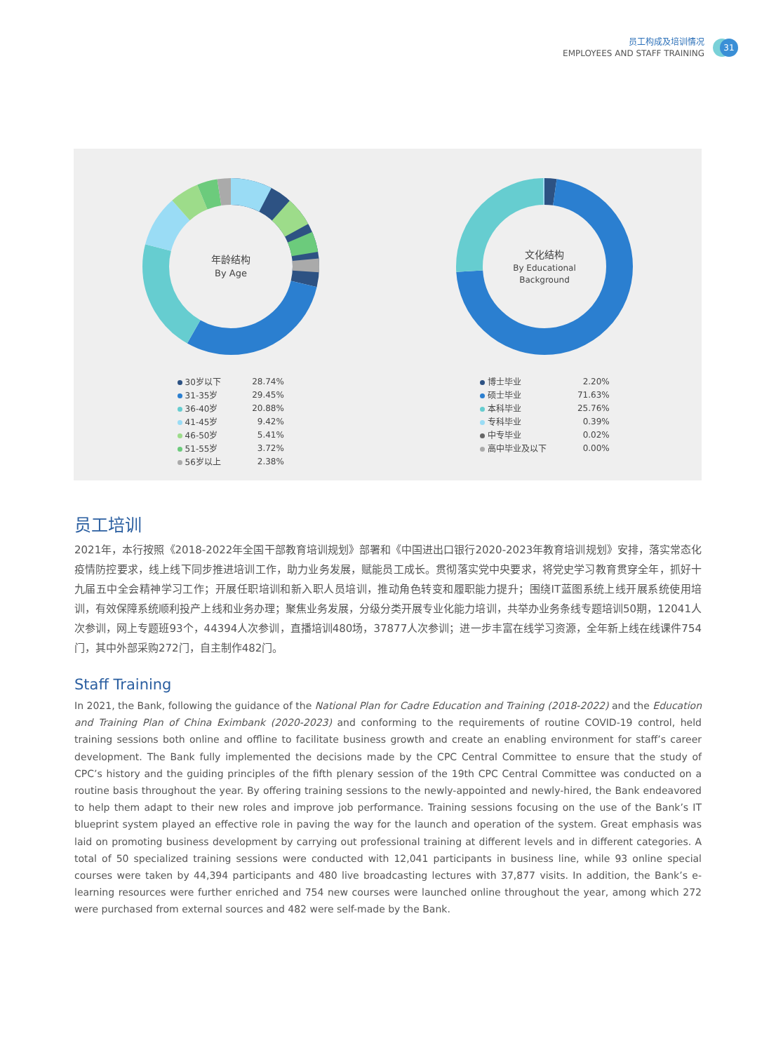员工构成及培训情况
EMPLOYEES AND STAFF TRAINING
31
年龄结构
By Age
| 30岁以下 | 28.74% |
| 31-35岁 | 29.45% |
| 36-40岁 | 20.88% |
| 41-45岁 | 9.42% |
| 46-50岁 | 5.41% |
| 51-55岁 | 3.72% |
| 56岁以上 | 2.38% |
文化结构
By Educational
Background
| 博士毕业 | 2.20% |
| 硕士毕业 | 71.63% |
| 本科毕业 | 25.76% |
| 专科毕业 | 0.39% |
| 中专毕业 | 0.02% |
| 高中毕业及以下 | 0.00% |
员工培训
2021年，本行按照《2018-2022年全国干部教育培训规划》部署和《中国进出口银行2020-2023年教育培训规划》安排，落实常态化疫情防控要求，线上线下同步推进培训工作，助力业务发展，赋能员工成长。贯彻落实党中央要求，将党史学习教育贯穿全年，抓好十九届五中全会精神学习工作；开展任职培训和新入职人员培训，推动角色转变和履职能力提升；围绕IT蓝图系统上线开展系统使用培训，有效保障系统顺利投产上线和业务办理；聚焦业务发展，分级分类开展专业化能力培训，共举办业务条线专题培训50期，12041人次参训，网上专题班93个，44394人次参训，直播培训480场，37877人次参训；进一步丰富在线学习资源，全年新上线在线课件754门，其中外部采购272门，自主制作482门。
Staff Training
In 2021, the Bank, following the guidance of the National Plan for Cadre Education and Training (2018-2022) and the Education and Training Plan of China Eximbank (2020-2023) and conforming to the requirements of routine COVID-19 control, held training sessions both online and offline to facilitate business growth and create an enabling environment for staff’s career development. The Bank fully implemented the decisions made by the CPC Central Committee to ensure that the study of CPC’s history and the guiding principles of the fifth plenary session of the 19th CPC Central Committee was conducted on a routine basis throughout the year. By offering training sessions to the newly-appointed and newly-hired, the Bank endeavored to help them adapt to their new roles and improve job performance. Training sessions focusing on the use of the Bank’s IT blueprint system played an effective role in paving the way for the launch and operation of the system. Great emphasis was laid on promoting business development by carrying out professional training at different levels and in different categories. A total of 50 specialized training sessions were conducted with 12,041 participants in business line, while 93 online special courses were taken by 44,394 participants and 480 live broadcasting lectures with 37,877 visits. In addition, the Bank’s e-learning resources were further enriched and 754 new courses were launched online throughout the year, among which 272 were purchased from external sources and 482 were self-made by the Bank.